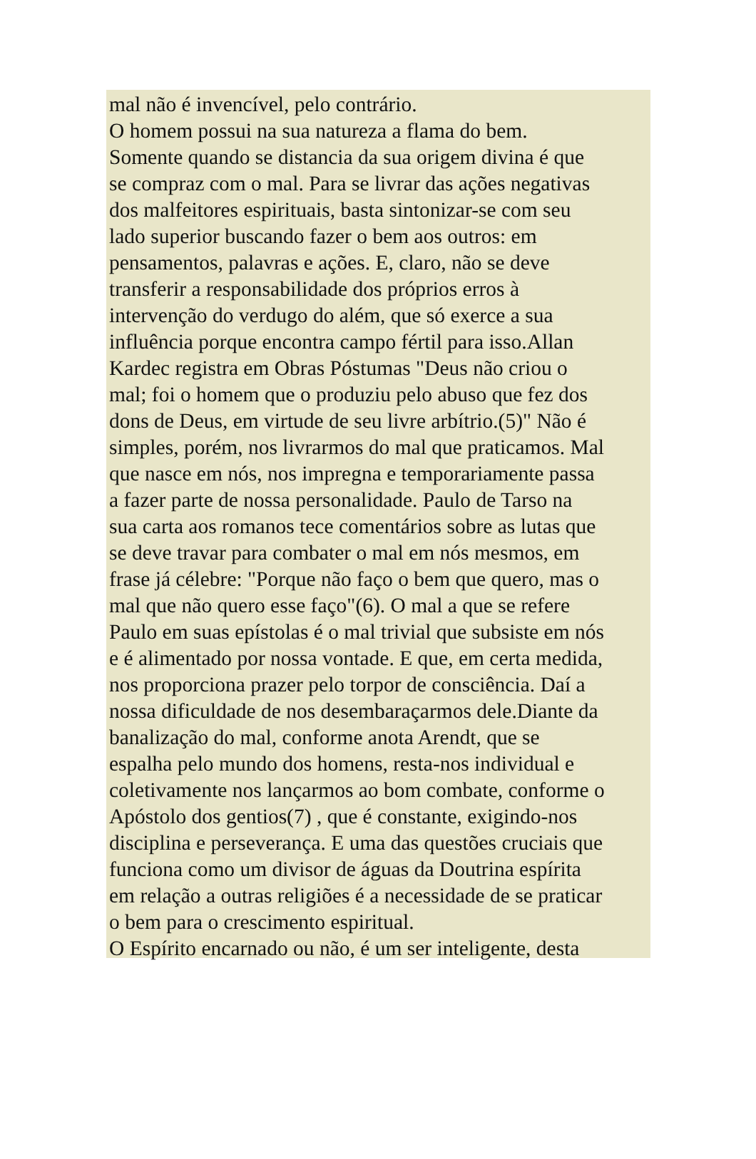mal não é invencível, pelo contrário.
O homem possui na sua natureza a flama do bem.
Somente quando se distancia da sua origem divina é que
se compraz com o mal. Para se livrar das ações negativas
dos malfeitores espirituais, basta sintonizar-se com seu
lado superior buscando fazer o bem aos outros: em
pensamentos, palavras e ações. E, claro, não se deve
transferir a responsabilidade dos próprios erros à
intervenção do verdugo do além, que só exerce a sua
influência porque encontra campo fértil para isso.Allan
Kardec registra em Obras Póstumas "Deus não criou o
mal; foi o homem que o produziu pelo abuso que fez dos
dons de Deus, em virtude de seu livre arbítrio.(5)" Não é
simples, porém, nos livrarmos do mal que praticamos. Mal
que nasce em nós, nos impregna e temporariamente passa
a fazer parte de nossa personalidade. Paulo de Tarso na
sua carta aos romanos tece comentários sobre as lutas que
se deve travar para combater o mal em nós mesmos, em
frase já célebre: "Porque não faço o bem que quero, mas o
mal que não quero esse faço"(6). O mal a que se refere
Paulo em suas epístolas é o mal trivial que subsiste em nós
e é alimentado por nossa vontade. E que, em certa medida,
nos proporciona prazer pelo torpor de consciência. Daí a
nossa dificuldade de nos desembaraçarmos dele.Diante da
banalização do mal, conforme anota Arendt, que se
espalha pelo mundo dos homens, resta-nos individual e
coletivamente nos lançarmos ao bom combate, conforme o
Apóstolo dos gentios(7) , que é constante, exigindo-nos
disciplina e perseverança. E uma das questões cruciais que
funciona como um divisor de águas da Doutrina espírita
em relação a outras religiões é a necessidade de se praticar
o bem para o crescimento espiritual.
O Espírito encarnado ou não, é um ser inteligente, desta